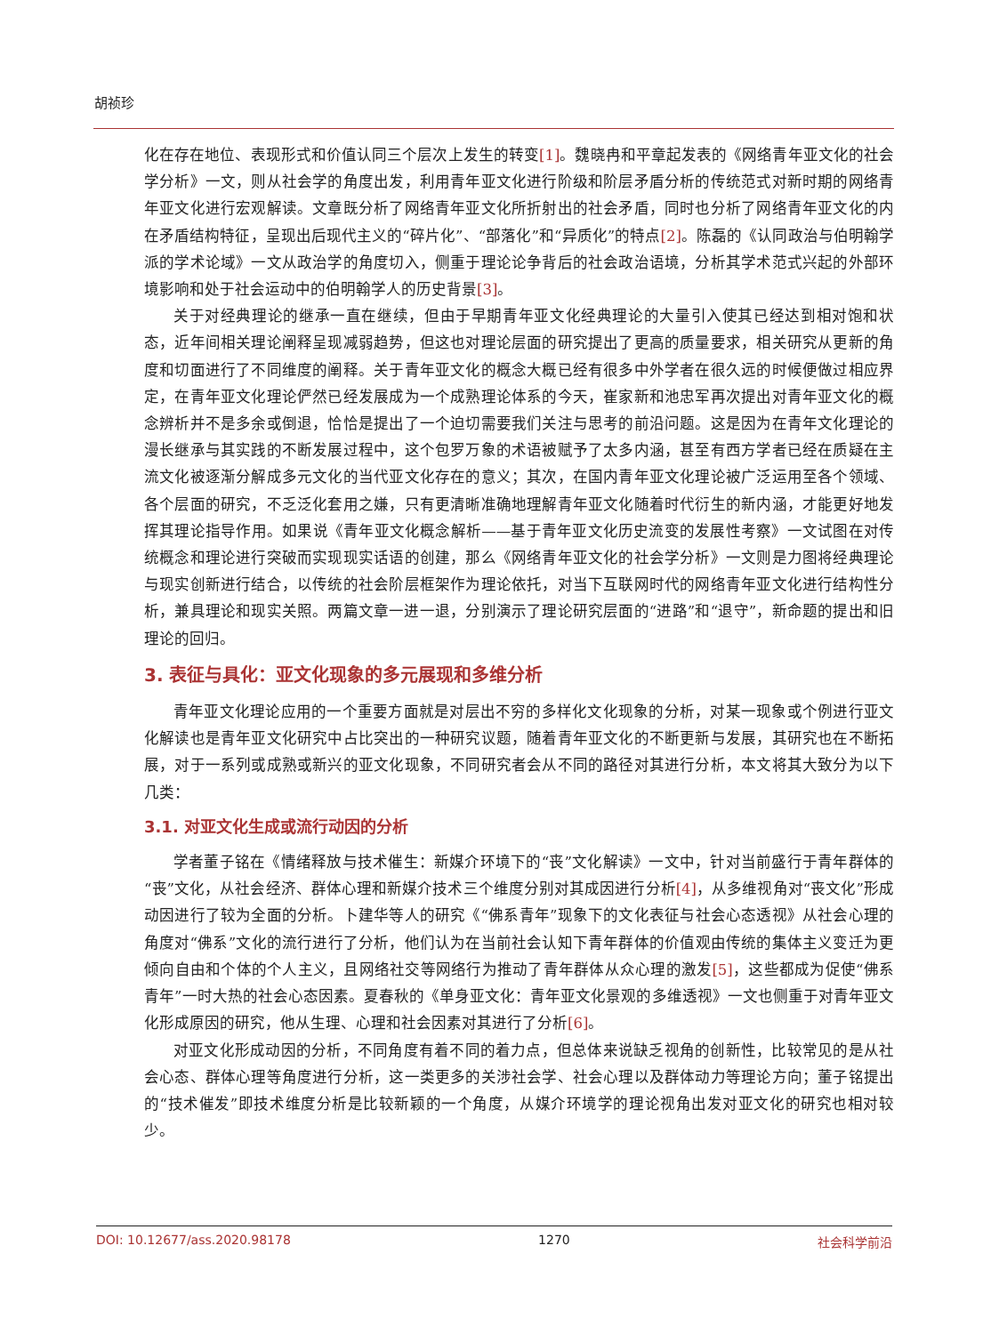胡祯珍
化在存在地位、表现形式和价值认同三个层次上发生的转变[1]。魏晓冉和平章起发表的《网络青年亚文化的社会学分析》一文，则从社会学的角度出发，利用青年亚文化进行阶级和阶层矛盾分析的传统范式对新时期的网络青年亚文化进行宏观解读。文章既分析了网络青年亚文化所折射出的社会矛盾，同时也分析了网络青年亚文化的内在矛盾结构特征，呈现出后现代主义的“碎片化”、“部落化”和“异质化”的特点[2]。陈磊的《认同政治与伯明翰学派的学术论域》一文从政治学的角度切入，侧重于理论论争背后的社会政治语境，分析其学术范式兴起的外部环境影响和处于社会运动中的伯明翰学人的历史背景[3]。
关于对经典理论的继承一直在继续，但由于早期青年亚文化经典理论的大量引入使其已经达到相对饱和状态，近年间相关理论阐释呈现减弱趋势，但这也对理论层面的研究提出了更高的质量要求，相关研究从更新的角度和切面进行了不同维度的阐释。关于青年亚文化的概念大概已经有很多中外学者在很久远的时候便做过相应界定，在青年亚文化理论俨然已经发展成为一个成熟理论体系的今天，崔家新和池忠军再次提出对青年亚文化的概念辨析并不是多余或倒退，恰恰是提出了一个迫切需要我们关注与思考的前沿问题。这是因为在青年文化理论的漫长继承与其实践的不断发展过程中，这个包罗万象的术语被赋予了太多内涵，甚至有西方学者已经在质疑在主流文化被逐渐分解成多元文化的当代亚文化存在的意义；其次，在国内青年亚文化理论被广泛运用至各个领域、各个层面的研究，不乏泛化套用之嫌，只有更清晰准确地理解青年亚文化随着时代衍生的新内涵，才能更好地发挥其理论指导作用。如果说《青年亚文化概念解析——基于青年亚文化历史流变的发展性考察》一文试图在对传统概念和理论进行突破而实现现实话语的创建，那么《网络青年亚文化的社会学分析》一文则是力图将经典理论与现实创新进行结合，以传统的社会阶层框架作为理论依托，对当下互联网时代的网络青年亚文化进行结构性分析，兼具理论和现实关照。两篇文章一进一退，分别演示了理论研究层面的“进路”和“退守”，新命题的提出和旧理论的回归。
3. 表征与具化：亚文化现象的多元展现和多维分析
青年亚文化理论应用的一个重要方面就是对层出不穷的多样化文化现象的分析，对某一现象或个例进行亚文化解读也是青年亚文化研究中占比突出的一种研究议题，随着青年亚文化的不断更新与发展，其研究也在不断拓展，对于一系列或成熟或新兴的亚文化现象，不同研究者会从不同的路径对其进行分析，本文将其大致分为以下几类：
3.1. 对亚文化生成或流行动因的分析
学者董子铭在《情绪释放与技术催生：新媒介环境下的“丧”文化解读》一文中，针对当前盛行于青年群体的“丧”文化，从社会经济、群体心理和新媒介技术三个维度分别对其成因进行分析[4]，从多维视角对“丧文化”形成动因进行了较为全面的分析。卜建华等人的研究《“佛系青年”现象下的文化表征与社会心态透视》从社会心理的角度对“佛系”文化的流行进行了分析，他们认为在当前社会认知下青年群体的价值观由传统的集体主义变迁为更倾向自由和个体的个人主义，且网络社交等网络行为推动了青年群体从众心理的激发[5]，这些都成为促使“佛系青年”一时大热的社会心态因素。夏春秋的《单身亚文化：青年亚文化景观的多维透视》一文也侧重于对青年亚文化形成原因的研究，他从生理、心理和社会因素对其进行了分析[6]。
对亚文化形成动因的分析，不同角度有着不同的着力点，但总体来说缺乏视角的创新性，比较常见的是从社会心态、群体心理等角度进行分析，这一类更多的关涉社会学、社会心理以及群体动力等理论方向；董子铭提出的“技术催发”即技术维度分析是比较新颖的一个角度，从媒介环境学的理论视角出发对亚文化的研究也相对较少。
DOI: 10.12677/ass.2020.98178 1270 社会科学前沿